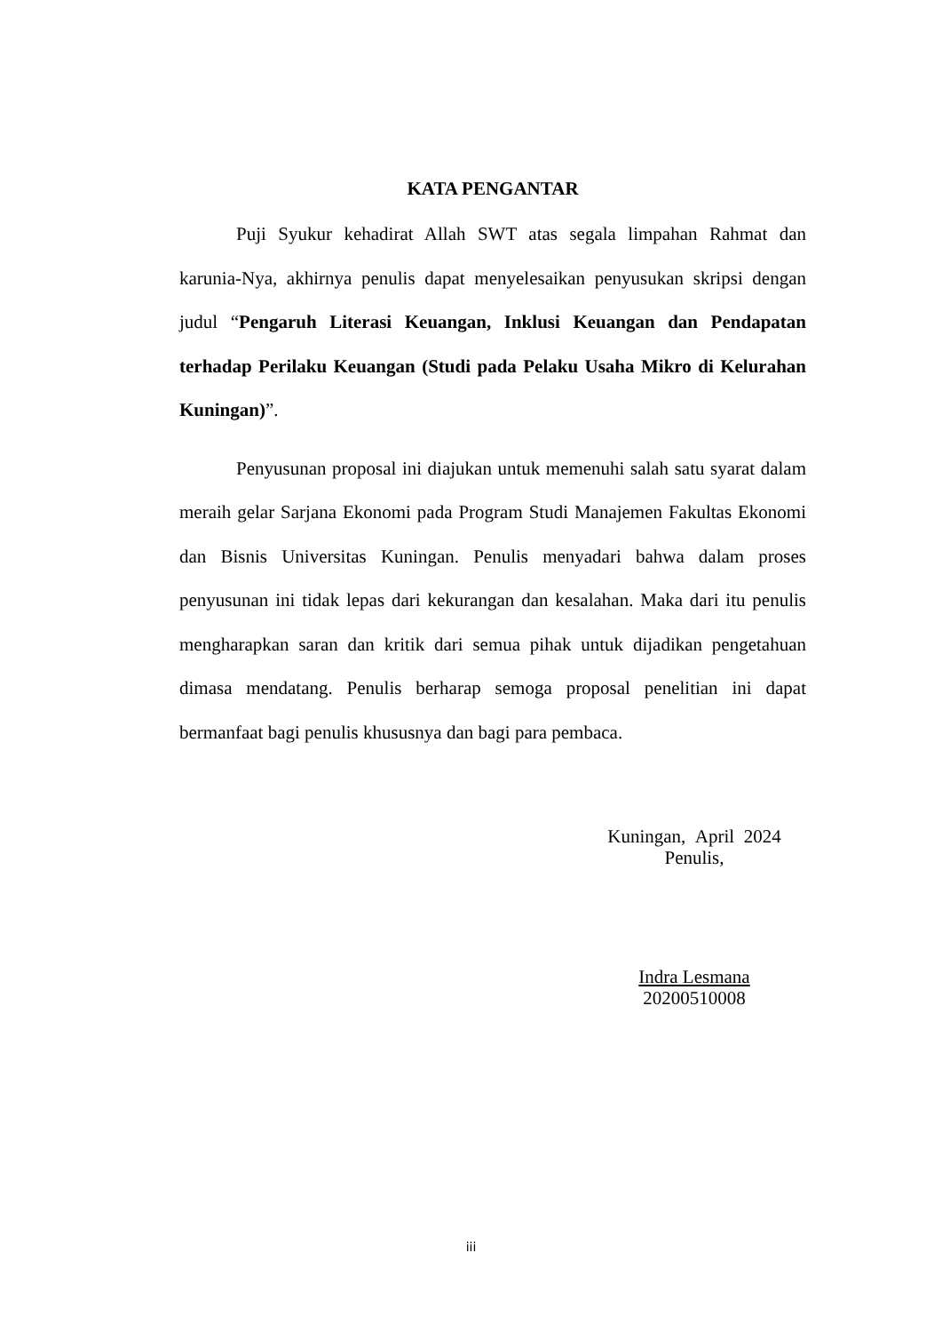KATA PENGANTAR
Puji Syukur kehadirat Allah SWT atas segala limpahan Rahmat dan karunia-Nya, akhirnya penulis dapat menyelesaikan penyusukan skripsi dengan judul “Pengaruh Literasi Keuangan, Inklusi Keuangan dan Pendapatan terhadap Perilaku Keuangan (Studi pada Pelaku Usaha Mikro di Kelurahan Kuningan)”.
Penyusunan proposal ini diajukan untuk memenuhi salah satu syarat dalam meraih gelar Sarjana Ekonomi pada Program Studi Manajemen Fakultas Ekonomi dan Bisnis Universitas Kuningan. Penulis menyadari bahwa dalam proses penyusunan ini tidak lepas dari kekurangan dan kesalahan. Maka dari itu penulis mengharapkan saran dan kritik dari semua pihak untuk dijadikan pengetahuan dimasa mendatang. Penulis berharap semoga proposal penelitian ini dapat bermanfaat bagi penulis khususnya dan bagi para pembaca.
Kuningan, April 2024
Penulis,
Indra Lesmana
20200510008
iii